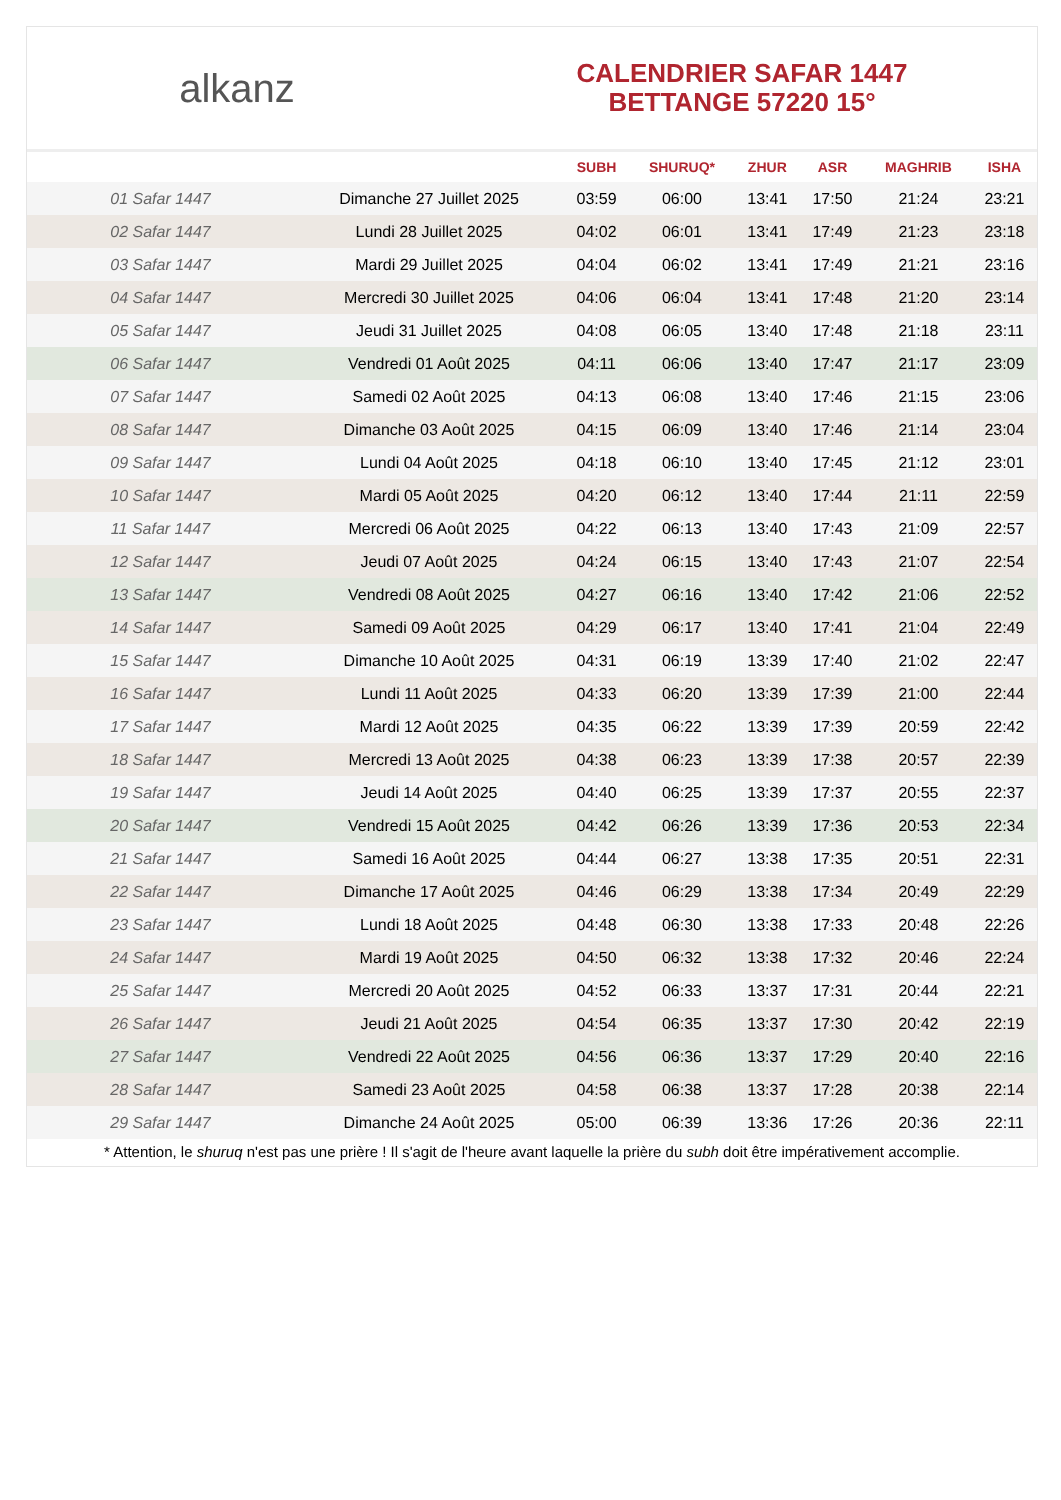alkanz
CALENDRIER SAFAR 1447
BETTANGE 57220 15°
| | | SUBH | SHURUQ* | ZHUR | ASR | MAGHRIB | ISHA |
| --- | --- | --- | --- | --- | --- | --- | --- |
| 01 Safar 1447 | Dimanche 27 Juillet 2025 | 03:59 | 06:00 | 13:41 | 17:50 | 21:24 | 23:21 |
| 02 Safar 1447 | Lundi 28 Juillet 2025 | 04:02 | 06:01 | 13:41 | 17:49 | 21:23 | 23:18 |
| 03 Safar 1447 | Mardi 29 Juillet 2025 | 04:04 | 06:02 | 13:41 | 17:49 | 21:21 | 23:16 |
| 04 Safar 1447 | Mercredi 30 Juillet 2025 | 04:06 | 06:04 | 13:41 | 17:48 | 21:20 | 23:14 |
| 05 Safar 1447 | Jeudi 31 Juillet 2025 | 04:08 | 06:05 | 13:40 | 17:48 | 21:18 | 23:11 |
| 06 Safar 1447 | Vendredi 01 Août 2025 | 04:11 | 06:06 | 13:40 | 17:47 | 21:17 | 23:09 |
| 07 Safar 1447 | Samedi 02 Août 2025 | 04:13 | 06:08 | 13:40 | 17:46 | 21:15 | 23:06 |
| 08 Safar 1447 | Dimanche 03 Août 2025 | 04:15 | 06:09 | 13:40 | 17:46 | 21:14 | 23:04 |
| 09 Safar 1447 | Lundi 04 Août 2025 | 04:18 | 06:10 | 13:40 | 17:45 | 21:12 | 23:01 |
| 10 Safar 1447 | Mardi 05 Août 2025 | 04:20 | 06:12 | 13:40 | 17:44 | 21:11 | 22:59 |
| 11 Safar 1447 | Mercredi 06 Août 2025 | 04:22 | 06:13 | 13:40 | 17:43 | 21:09 | 22:57 |
| 12 Safar 1447 | Jeudi 07 Août 2025 | 04:24 | 06:15 | 13:40 | 17:43 | 21:07 | 22:54 |
| 13 Safar 1447 | Vendredi 08 Août 2025 | 04:27 | 06:16 | 13:40 | 17:42 | 21:06 | 22:52 |
| 14 Safar 1447 | Samedi 09 Août 2025 | 04:29 | 06:17 | 13:40 | 17:41 | 21:04 | 22:49 |
| 15 Safar 1447 | Dimanche 10 Août 2025 | 04:31 | 06:19 | 13:39 | 17:40 | 21:02 | 22:47 |
| 16 Safar 1447 | Lundi 11 Août 2025 | 04:33 | 06:20 | 13:39 | 17:39 | 21:00 | 22:44 |
| 17 Safar 1447 | Mardi 12 Août 2025 | 04:35 | 06:22 | 13:39 | 17:39 | 20:59 | 22:42 |
| 18 Safar 1447 | Mercredi 13 Août 2025 | 04:38 | 06:23 | 13:39 | 17:38 | 20:57 | 22:39 |
| 19 Safar 1447 | Jeudi 14 Août 2025 | 04:40 | 06:25 | 13:39 | 17:37 | 20:55 | 22:37 |
| 20 Safar 1447 | Vendredi 15 Août 2025 | 04:42 | 06:26 | 13:39 | 17:36 | 20:53 | 22:34 |
| 21 Safar 1447 | Samedi 16 Août 2025 | 04:44 | 06:27 | 13:38 | 17:35 | 20:51 | 22:31 |
| 22 Safar 1447 | Dimanche 17 Août 2025 | 04:46 | 06:29 | 13:38 | 17:34 | 20:49 | 22:29 |
| 23 Safar 1447 | Lundi 18 Août 2025 | 04:48 | 06:30 | 13:38 | 17:33 | 20:48 | 22:26 |
| 24 Safar 1447 | Mardi 19 Août 2025 | 04:50 | 06:32 | 13:38 | 17:32 | 20:46 | 22:24 |
| 25 Safar 1447 | Mercredi 20 Août 2025 | 04:52 | 06:33 | 13:37 | 17:31 | 20:44 | 22:21 |
| 26 Safar 1447 | Jeudi 21 Août 2025 | 04:54 | 06:35 | 13:37 | 17:30 | 20:42 | 22:19 |
| 27 Safar 1447 | Vendredi 22 Août 2025 | 04:56 | 06:36 | 13:37 | 17:29 | 20:40 | 22:16 |
| 28 Safar 1447 | Samedi 23 Août 2025 | 04:58 | 06:38 | 13:37 | 17:28 | 20:38 | 22:14 |
| 29 Safar 1447 | Dimanche 24 Août 2025 | 05:00 | 06:39 | 13:36 | 17:26 | 20:36 | 22:11 |
* Attention, le shuruq n'est pas une prière ! Il s'agit de l'heure avant laquelle la prière du subh doit être impérativement accomplie.